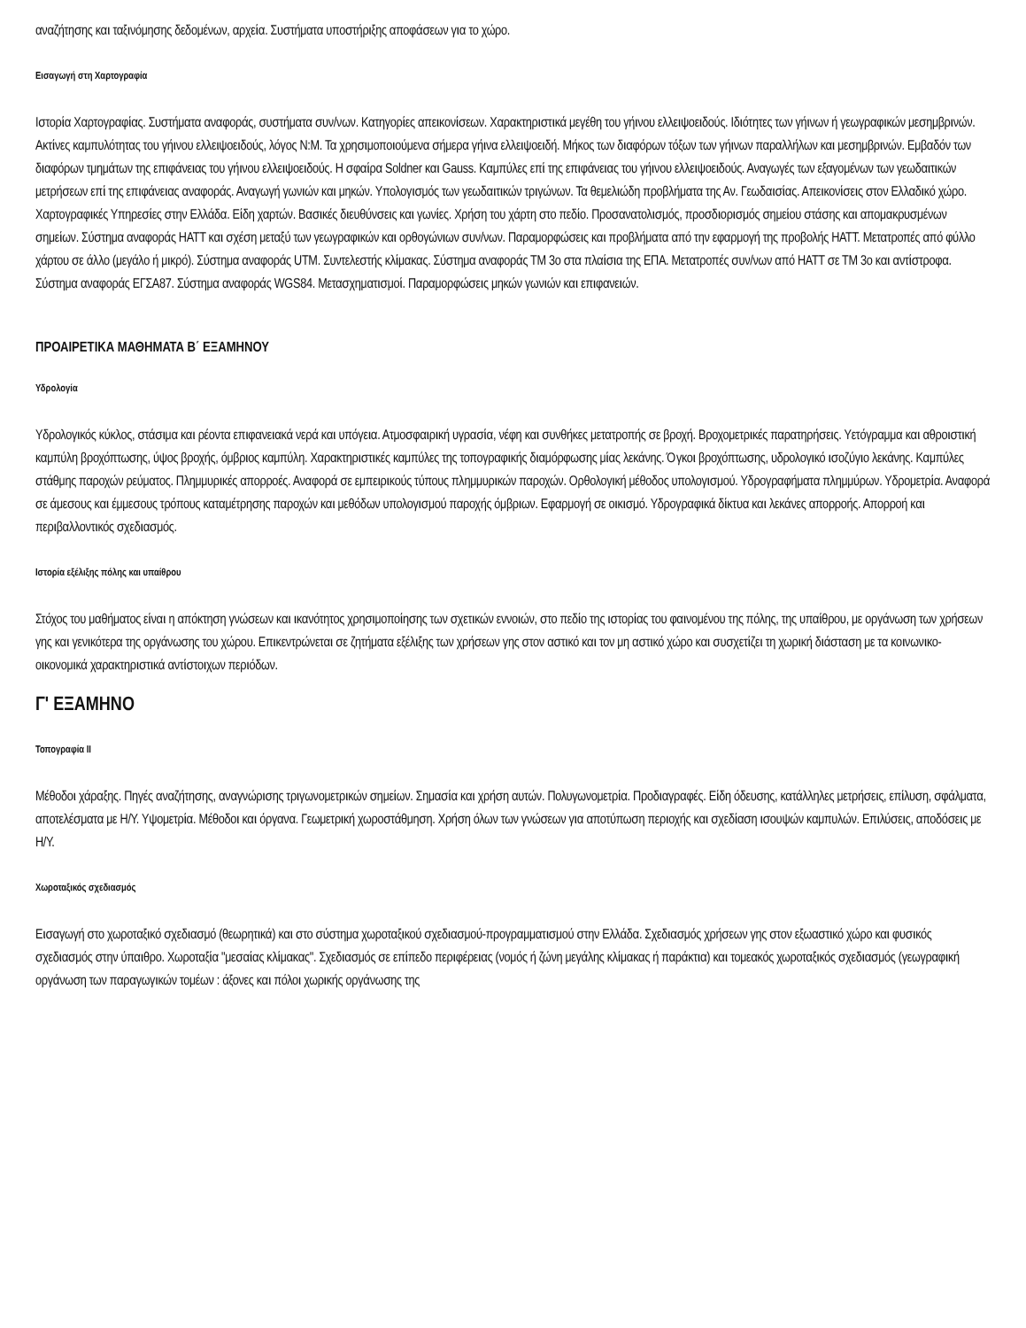αναζήτησης και ταξινόμησης δεδομένων, αρχεία. Συστήματα υποστήριξης αποφάσεων για το χώρο.
Εισαγωγή στη Χαρτογραφία
Ιστορία Χαρτογραφίας. Συστήματα αναφοράς, συστήματα συν/νων. Κατηγορίες απεικονίσεων. Χαρακτηριστικά μεγέθη του γήινου ελλειψοειδούς. Ιδιότητες των γήινων ή γεωγραφικών μεσημβρινών. Ακτίνες καμπυλότητας του γήινου ελλειψοειδούς, λόγος Ν:Μ. Τα χρησιμοποιούμενα σήμερα γήινα ελλειψοειδή. Μήκος των διαφόρων τόξων των γήινων παραλλήλων και μεσημβρινών. Εμβαδόν των διαφόρων τμημάτων της επιφάνειας του γήινου ελλειψοειδούς. Η σφαίρα Soldner και Gauss. Καμπύλες επί της επιφάνειας του γήινου ελλειψοειδούς. Αναγωγές των εξαγομένων των γεωδαιτικών μετρήσεων επί της επιφάνειας αναφοράς. Αναγωγή γωνιών και μηκών. Υπολογισμός των γεωδαιτικών τριγώνων. Τα θεμελιώδη προβλήματα της Αν. Γεωδαισίας. Απεικονίσεις στον Ελλαδικό χώρο. Χαρτογραφικές Υπηρεσίες στην Ελλάδα. Είδη χαρτών. Βασικές διευθύνσεις και γωνίες. Χρήση του χάρτη στο πεδίο. Προσανατολισμός, προσδιορισμός σημείου στάσης και απομακρυσμένων σημείων. Σύστημα αναφοράς ΗΑΤΤ και σχέση μεταξύ των γεωγραφικών και ορθογώνιων συν/νων. Παραμορφώσεις και προβλήματα από την εφαρμογή της προβολής ΗΑΤΤ. Μετατροπές από φύλλο χάρτου σε άλλο (μεγάλο ή μικρό). Σύστημα αναφοράς UTM. Συντελεστής κλίμακας. Σύστημα αναφοράς ΤΜ 3ο στα πλαίσια της ΕΠΑ. Μετατροπές συν/νων από ΗΑΤΤ σε ΤΜ 3ο και αντίστροφα. Σύστημα αναφοράς ΕΓΣΑ87. Σύστημα αναφοράς WGS84. Μετασχηματισμοί. Παραμορφώσεις μηκών γωνιών και επιφανειών.
ΠΡΟΑΙΡΕΤΙΚΑ ΜΑΘΗΜΑΤΑ Β΄ ΕΞΑΜΗΝΟΥ
Υδρολογία
Υδρολογικός κύκλος, στάσιμα και ρέοντα επιφανειακά νερά και υπόγεια. Ατμοσφαιρική υγρασία, νέφη και συνθήκες μετατροπής σε βροχή. Βροχομετρικές παρατηρήσεις. Υετόγραμμα και αθροιστική καμπύλη βροχόπτωσης, ύψος βροχής, όμβριος καμπύλη. Χαρακτηριστικές καμπύλες της τοπογραφικής διαμόρφωσης μίας λεκάνης. Όγκοι βροχόπτωσης, υδρολογικό ισοζύγιο λεκάνης. Καμπύλες στάθμης παροχών ρεύματος. Πλημμυρικές απορροές. Αναφορά σε εμπειρικούς τύπους πλημμυρικών παροχών. Ορθολογική μέθοδος υπολογισμού. Υδρογραφήματα πλημμύρων. Υδρομετρία. Αναφορά σε άμεσους και έμμεσους τρόπους καταμέτρησης παροχών και μεθόδων υπολογισμού παροχής όμβριων. Εφαρμογή σε οικισμό. Υδρογραφικά δίκτυα και λεκάνες απορροής. Απορροή και περιβαλλοντικός σχεδιασμός.
Ιστορία εξέλιξης πόλης και υπαίθρου
Στόχος του μαθήματος είναι η απόκτηση γνώσεων και ικανότητος χρησιμοποίησης των σχετικών εννοιών, στο πεδίο της ιστορίας του φαινομένου της πόλης, της υπαίθρου, με οργάνωση των χρήσεων γης και γενικότερα της οργάνωσης του χώρου. Επικεντρώνεται σε ζητήματα εξέλιξης των χρήσεων γης στον αστικό και τον μη αστικό χώρο και συσχετίζει τη χωρική διάσταση με τα κοινωνικο-οικονομικά χαρακτηριστικά αντίστοιχων περιόδων.
Γ' ΕΞΑΜΗΝΟ
Τοπογραφία ΙΙ
Μέθοδοι χάραξης. Πηγές αναζήτησης, αναγνώρισης τριγωνομετρικών σημείων. Σημασία και χρήση αυτών. Πολυγωνομετρία. Προδιαγραφές. Είδη όδευσης, κατάλληλες μετρήσεις, επίλυση, σφάλματα, αποτελέσματα με Η/Υ. Υψομετρία. Μέθοδοι και όργανα. Γεωμετρική χωροστάθμηση. Χρήση όλων των γνώσεων για αποτύπωση περιοχής και σχεδίαση ισουψών καμπυλών. Επιλύσεις, αποδόσεις με Η/Υ.
Χωροταξικός σχεδιασμός
Εισαγωγή στο χωροταξικό σχεδιασμό (θεωρητικά) και στο σύστημα χωροταξικού σχεδιασμού-προγραμματισμού στην Ελλάδα. Σχεδιασμός χρήσεων γης στον εξωαστικό χώρο και φυσικός σχεδιασμός στην ύπαιθρο. Χωροταξία "μεσαίας κλίμακας". Σχεδιασμός σε επίπεδο περιφέρειας (νομός ή ζώνη μεγάλης κλίμακας ή παράκτια) και τομεακός χωροταξικός σχεδιασμός (γεωγραφική οργάνωση των παραγωγικών τομέων : άξονες και πόλοι χωρικής οργάνωσης της